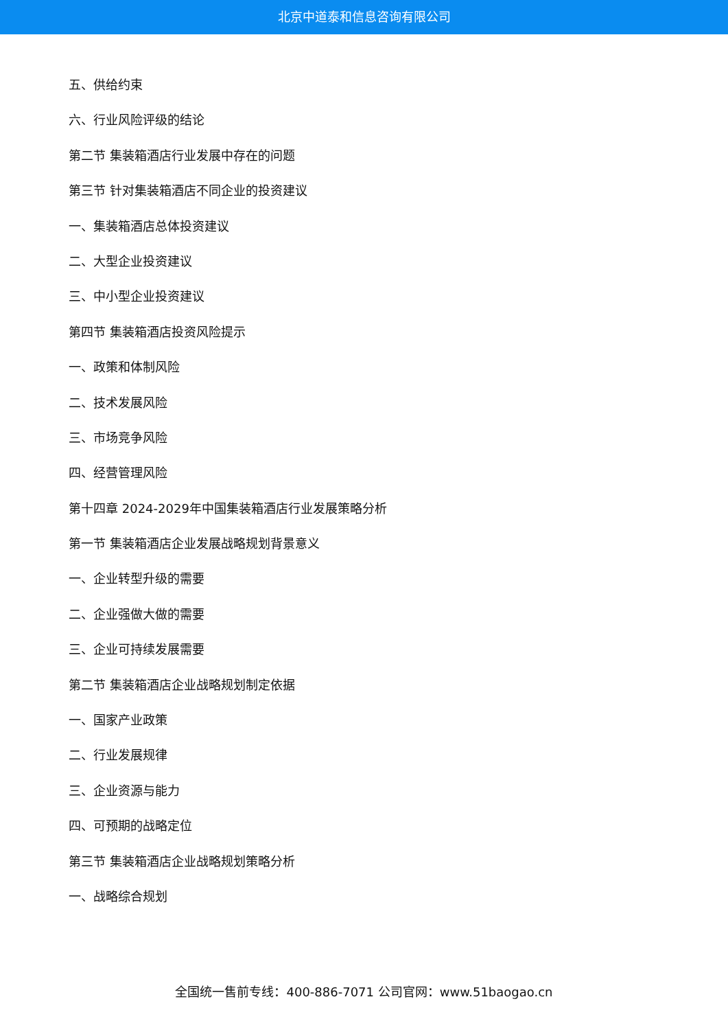北京中道泰和信息咨询有限公司
五、供给约束
六、行业风险评级的结论
第二节 集装箱酒店行业发展中存在的问题
第三节 针对集装箱酒店不同企业的投资建议
一、集装箱酒店总体投资建议
二、大型企业投资建议
三、中小型企业投资建议
第四节 集装箱酒店投资风险提示
一、政策和体制风险
二、技术发展风险
三、市场竞争风险
四、经营管理风险
第十四章 2024-2029年中国集装箱酒店行业发展策略分析
第一节 集装箱酒店企业发展战略规划背景意义
一、企业转型升级的需要
二、企业强做大做的需要
三、企业可持续发展需要
第二节 集装箱酒店企业战略规划制定依据
一、国家产业政策
二、行业发展规律
三、企业资源与能力
四、可预期的战略定位
第三节 集装箱酒店企业战略规划策略分析
一、战略综合规划
全国统一售前专线：400-886-7071 公司官网：www.51baogao.cn